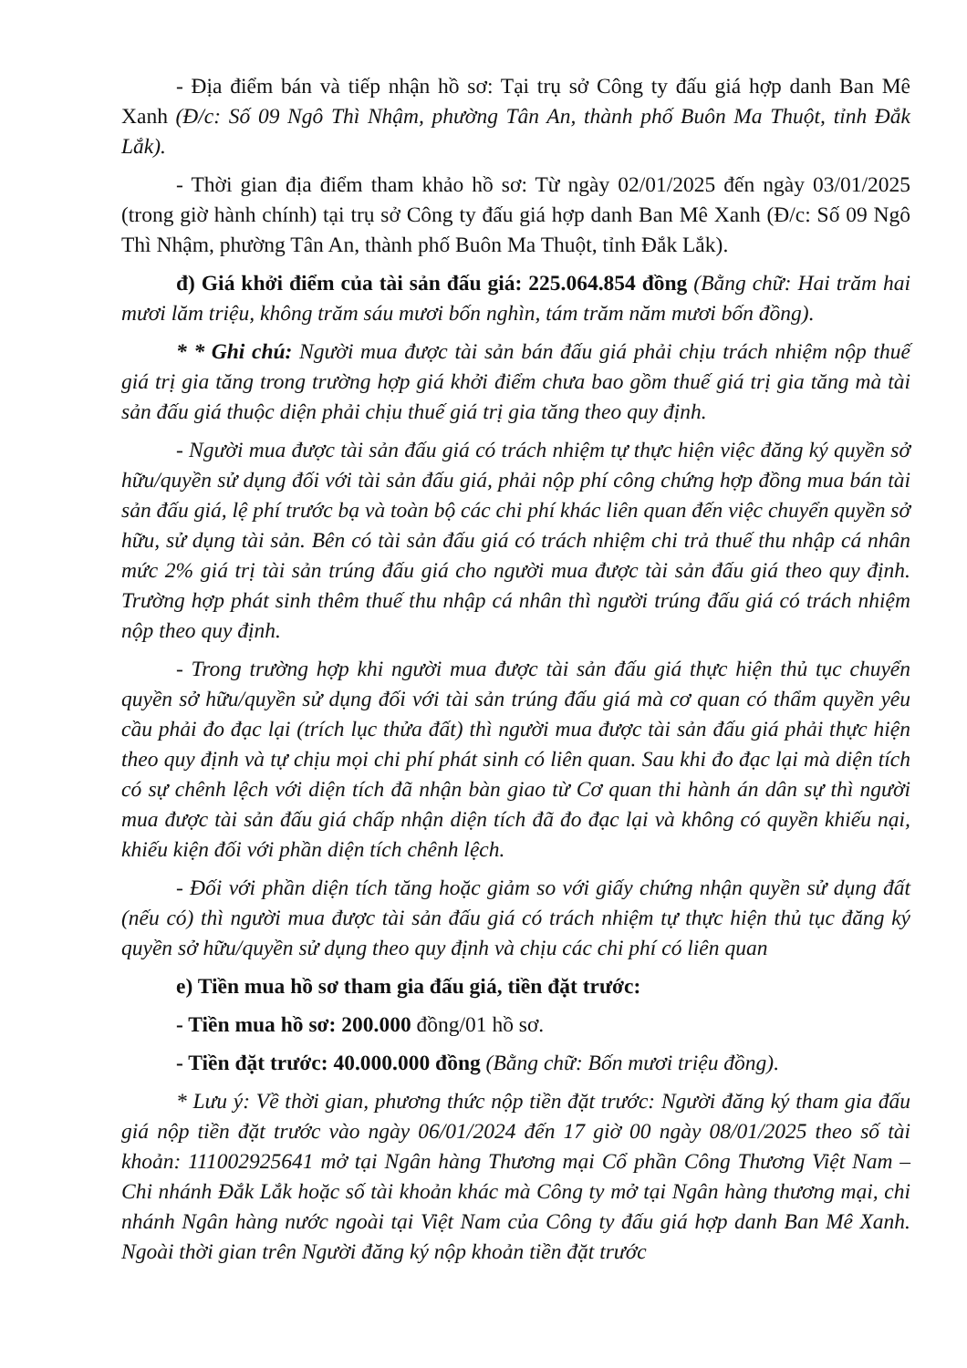- Địa điểm bán và tiếp nhận hồ sơ: Tại trụ sở Công ty đấu giá hợp danh Ban Mê Xanh (Đ/c: Số 09 Ngô Thì Nhậm, phường Tân An, thành phố Buôn Ma Thuột, tỉnh Đắk Lắk).
- Thời gian địa điểm tham khảo hồ sơ: Từ ngày 02/01/2025 đến ngày 03/01/2025 (trong giờ hành chính) tại trụ sở Công ty đấu giá hợp danh Ban Mê Xanh (Đ/c: Số 09 Ngô Thì Nhậm, phường Tân An, thành phố Buôn Ma Thuột, tỉnh Đắk Lắk).
đ) Giá khởi điểm của tài sản đấu giá: 225.064.854 đồng (Bằng chữ: Hai trăm hai mươi lăm triệu, không trăm sáu mươi bốn nghìn, tám trăm năm mươi bốn đồng).
* * Ghi chú: Người mua được tài sản bán đấu giá phải chịu trách nhiệm nộp thuế giá trị gia tăng trong trường hợp giá khởi điểm chưa bao gồm thuế giá trị gia tăng mà tài sản đấu giá thuộc diện phải chịu thuế giá trị gia tăng theo quy định.
- Người mua được tài sản đấu giá có trách nhiệm tự thực hiện việc đăng ký quyền sở hữu/quyền sử dụng đối với tài sản đấu giá, phải nộp phí công chứng hợp đồng mua bán tài sản đấu giá, lệ phí trước bạ và toàn bộ các chi phí khác liên quan đến việc chuyển quyền sở hữu, sử dụng tài sản. Bên có tài sản đấu giá có trách nhiệm chi trả thuế thu nhập cá nhân mức 2% giá trị tài sản trúng đấu giá cho người mua được tài sản đấu giá theo quy định. Trường hợp phát sinh thêm thuế thu nhập cá nhân thì người trúng đấu giá có trách nhiệm nộp theo quy định.
- Trong trường hợp khi người mua được tài sản đấu giá thực hiện thủ tục chuyển quyền sở hữu/quyền sử dụng đối với tài sản trúng đấu giá mà cơ quan có thẩm quyền yêu cầu phải đo đạc lại (trích lục thửa đất) thì người mua được tài sản đấu giá phải thực hiện theo quy định và tự chịu mọi chi phí phát sinh có liên quan. Sau khi đo đạc lại mà diện tích có sự chênh lệch với diện tích đã nhận bàn giao từ Cơ quan thi hành án dân sự thì người mua được tài sản đấu giá chấp nhận diện tích đã đo đạc lại và không có quyền khiếu nại, khiếu kiện đối với phần diện tích chênh lệch.
- Đối với phần diện tích tăng hoặc giảm so với giấy chứng nhận quyền sử dụng đất (nếu có) thì người mua được tài sản đấu giá có trách nhiệm tự thực hiện thủ tục đăng ký quyền sở hữu/quyền sử dụng theo quy định và chịu các chi phí có liên quan
e) Tiền mua hồ sơ tham gia đấu giá, tiền đặt trước:
- Tiền mua hồ sơ: 200.000 đồng/01 hồ sơ.
- Tiền đặt trước: 40.000.000 đồng (Bằng chữ: Bốn mươi triệu đồng).
* Lưu ý: Về thời gian, phương thức nộp tiền đặt trước: Người đăng ký tham gia đấu giá nộp tiền đặt trước vào ngày 06/01/2024 đến 17 giờ 00 ngày 08/01/2025 theo số tài khoản: 111002925641 mở tại Ngân hàng Thương mại Cổ phần Công Thương Việt Nam – Chi nhánh Đắk Lắk hoặc số tài khoản khác mà Công ty mở tại Ngân hàng thương mại, chi nhánh Ngân hàng nước ngoài tại Việt Nam của Công ty đấu giá hợp danh Ban Mê Xanh. Ngoài thời gian trên Người đăng ký nộp khoản tiền đặt trước